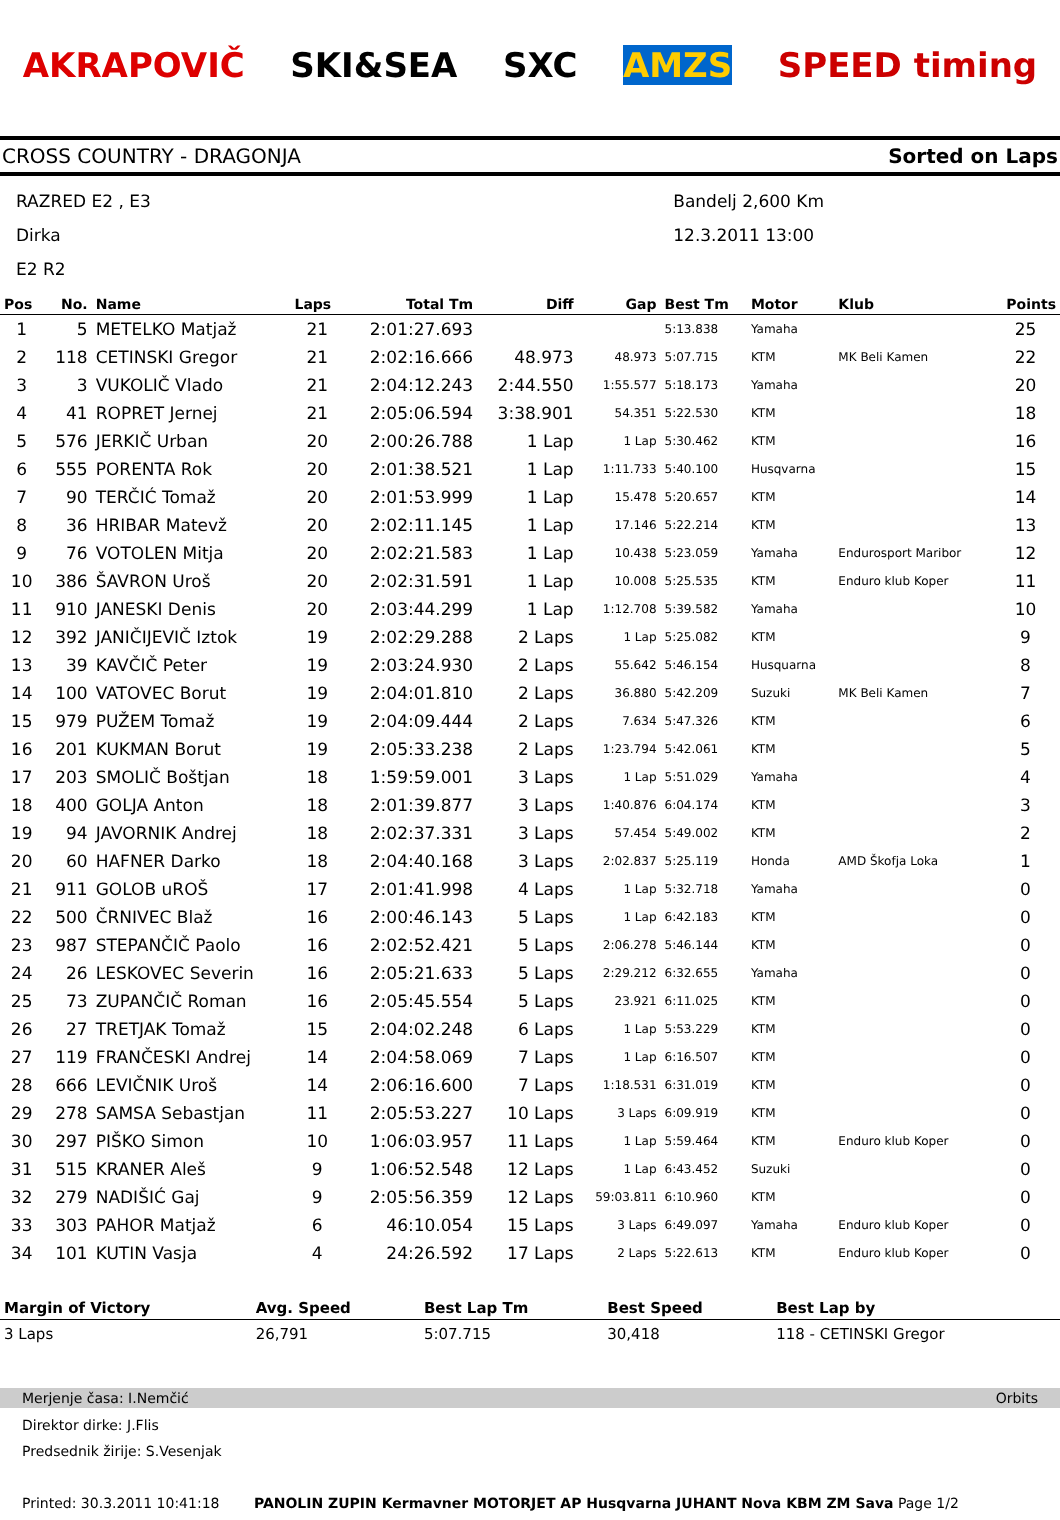AKRAPOVIČ SKI&SEA SXC AMZS SPEED timing
CROSS COUNTRY - DRAGONJA Sorted on Laps
RAZRED E2 , E3
Dirka
E2 R2
Bandelj 2,600 Km
12.3.2011 13:00
| Pos | No. | Name | Laps | Total Tm | Diff | Gap | Best Tm | Motor | Klub | Points |
| --- | --- | --- | --- | --- | --- | --- | --- | --- | --- | --- |
| 1 | 5 | METELKO Matjaž | 21 | 2:01:27.693 | | | 5:13.838 | Yamaha | | 25 |
| 2 | 118 | CETINSKI Gregor | 21 | 2:02:16.666 | 48.973 | 48.973 | 5:07.715 | KTM | MK Beli Kamen | 22 |
| 3 | 3 | VUKOLIČ Vlado | 21 | 2:04:12.243 | 2:44.550 | 1:55.577 | 5:18.173 | Yamaha | | 20 |
| 4 | 41 | ROPRET Jernej | 21 | 2:05:06.594 | 3:38.901 | 54.351 | 5:22.530 | KTM | | 18 |
| 5 | 576 | JERKIČ Urban | 20 | 2:00:26.788 | 1 Lap | 1 Lap | 5:30.462 | KTM | | 16 |
| 6 | 555 | PORENTA Rok | 20 | 2:01:38.521 | 1 Lap | 1:11.733 | 5:40.100 | Husqvarna | | 15 |
| 7 | 90 | TERČIĆ Tomaž | 20 | 2:01:53.999 | 1 Lap | 15.478 | 5:20.657 | KTM | | 14 |
| 8 | 36 | HRIBAR Matevž | 20 | 2:02:11.145 | 1 Lap | 17.146 | 5:22.214 | KTM | | 13 |
| 9 | 76 | VOTOLEN Mitja | 20 | 2:02:21.583 | 1 Lap | 10.438 | 5:23.059 | Yamaha | Endurosport Maribor | 12 |
| 10 | 386 | ŠAVRON Uroš | 20 | 2:02:31.591 | 1 Lap | 10.008 | 5:25.535 | KTM | Enduro klub Koper | 11 |
| 11 | 910 | JANESKI Denis | 20 | 2:03:44.299 | 1 Lap | 1:12.708 | 5:39.582 | Yamaha | | 10 |
| 12 | 392 | JANIČIJEVIČ Iztok | 19 | 2:02:29.288 | 2 Laps | 1 Lap | 5:25.082 | KTM | | 9 |
| 13 | 39 | KAVČIČ Peter | 19 | 2:03:24.930 | 2 Laps | 55.642 | 5:46.154 | Husquarna | | 8 |
| 14 | 100 | VATOVEC Borut | 19 | 2:04:01.810 | 2 Laps | 36.880 | 5:42.209 | Suzuki | MK Beli Kamen | 7 |
| 15 | 979 | PUŽEM Tomaž | 19 | 2:04:09.444 | 2 Laps | 7.634 | 5:47.326 | KTM | | 6 |
| 16 | 201 | KUKMAN Borut | 19 | 2:05:33.238 | 2 Laps | 1:23.794 | 5:42.061 | KTM | | 5 |
| 17 | 203 | SMOLIČ Boštjan | 18 | 1:59:59.001 | 3 Laps | 1 Lap | 5:51.029 | Yamaha | | 4 |
| 18 | 400 | GOLJA Anton | 18 | 2:01:39.877 | 3 Laps | 1:40.876 | 6:04.174 | KTM | | 3 |
| 19 | 94 | JAVORNIK Andrej | 18 | 2:02:37.331 | 3 Laps | 57.454 | 5:49.002 | KTM | | 2 |
| 20 | 60 | HAFNER Darko | 18 | 2:04:40.168 | 3 Laps | 2:02.837 | 5:25.119 | Honda | AMD Škofja Loka | 1 |
| 21 | 911 | GOLOB uROŠ | 17 | 2:01:41.998 | 4 Laps | 1 Lap | 5:32.718 | Yamaha | | 0 |
| 22 | 500 | ČRNIVEC Blaž | 16 | 2:00:46.143 | 5 Laps | 1 Lap | 6:42.183 | KTM | | 0 |
| 23 | 987 | STEPANČIČ Paolo | 16 | 2:02:52.421 | 5 Laps | 2:06.278 | 5:46.144 | KTM | | 0 |
| 24 | 26 | LESKOVEC Severin | 16 | 2:05:21.633 | 5 Laps | 2:29.212 | 6:32.655 | Yamaha | | 0 |
| 25 | 73 | ZUPANČIČ Roman | 16 | 2:05:45.554 | 5 Laps | 23.921 | 6:11.025 | KTM | | 0 |
| 26 | 27 | TRETJAK Tomaž | 15 | 2:04:02.248 | 6 Laps | 1 Lap | 5:53.229 | KTM | | 0 |
| 27 | 119 | FRANČESKI Andrej | 14 | 2:04:58.069 | 7 Laps | 1 Lap | 6:16.507 | KTM | | 0 |
| 28 | 666 | LEVIČNIK Uroš | 14 | 2:06:16.600 | 7 Laps | 1:18.531 | 6:31.019 | KTM | | 0 |
| 29 | 278 | SAMSA Sebastjan | 11 | 2:05:53.227 | 10 Laps | 3 Laps | 6:09.919 | KTM | | 0 |
| 30 | 297 | PIŠKO Simon | 10 | 1:06:03.957 | 11 Laps | 1 Lap | 5:59.464 | KTM | Enduro klub Koper | 0 |
| 31 | 515 | KRANER Aleš | 9 | 1:06:52.548 | 12 Laps | 1 Lap | 6:43.452 | Suzuki | | 0 |
| 32 | 279 | NADIŠIĆ Gaj | 9 | 2:05:56.359 | 12 Laps | 59:03.811 | 6:10.960 | KTM | | 0 |
| 33 | 303 | PAHOR Matjaž | 6 | 46:10.054 | 15 Laps | 3 Laps | 6:49.097 | Yamaha | Enduro klub Koper | 0 |
| 34 | 101 | KUTIN Vasja | 4 | 24:26.592 | 17 Laps | 2 Laps | 5:22.613 | KTM | Enduro klub Koper | 0 |
| Margin of Victory | Avg. Speed | Best Lap Tm | Best Speed | Best Lap by |
| --- | --- | --- | --- | --- |
| 3 Laps | 26,791 | 5:07.715 | 30,418 | 118 - CETINSKI Gregor |
Merjenje časa: I.Nemčić Orbits
Direktor dirke: J.Flis
Predsednik žirije: S.Vesenjak
Printed: 30.3.2011 10:41:18 PANOLIN ZUPIN Kermavner MOTORJET AP Husqvarna JUHANT Nova KBM ZM Sava Page 1/2